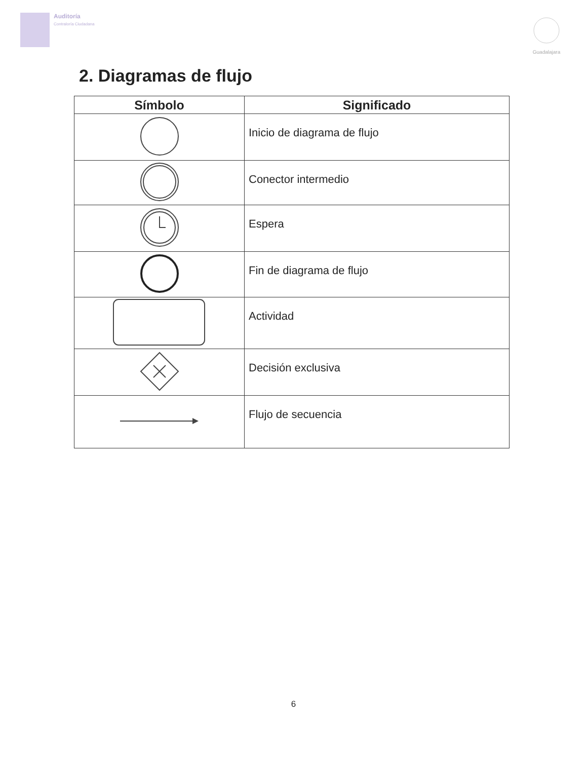Auditoría
Contraloría Ciudadana
Guadalajara
2. Diagramas de flujo
| Símbolo | Significado |
| --- | --- |
| | Inicio de diagrama de flujo |
| | Conector intermedio |
| | Espera |
| | Fin de diagrama de flujo |
| | Actividad |
| | Decisión exclusiva |
| | Flujo de secuencia |
6